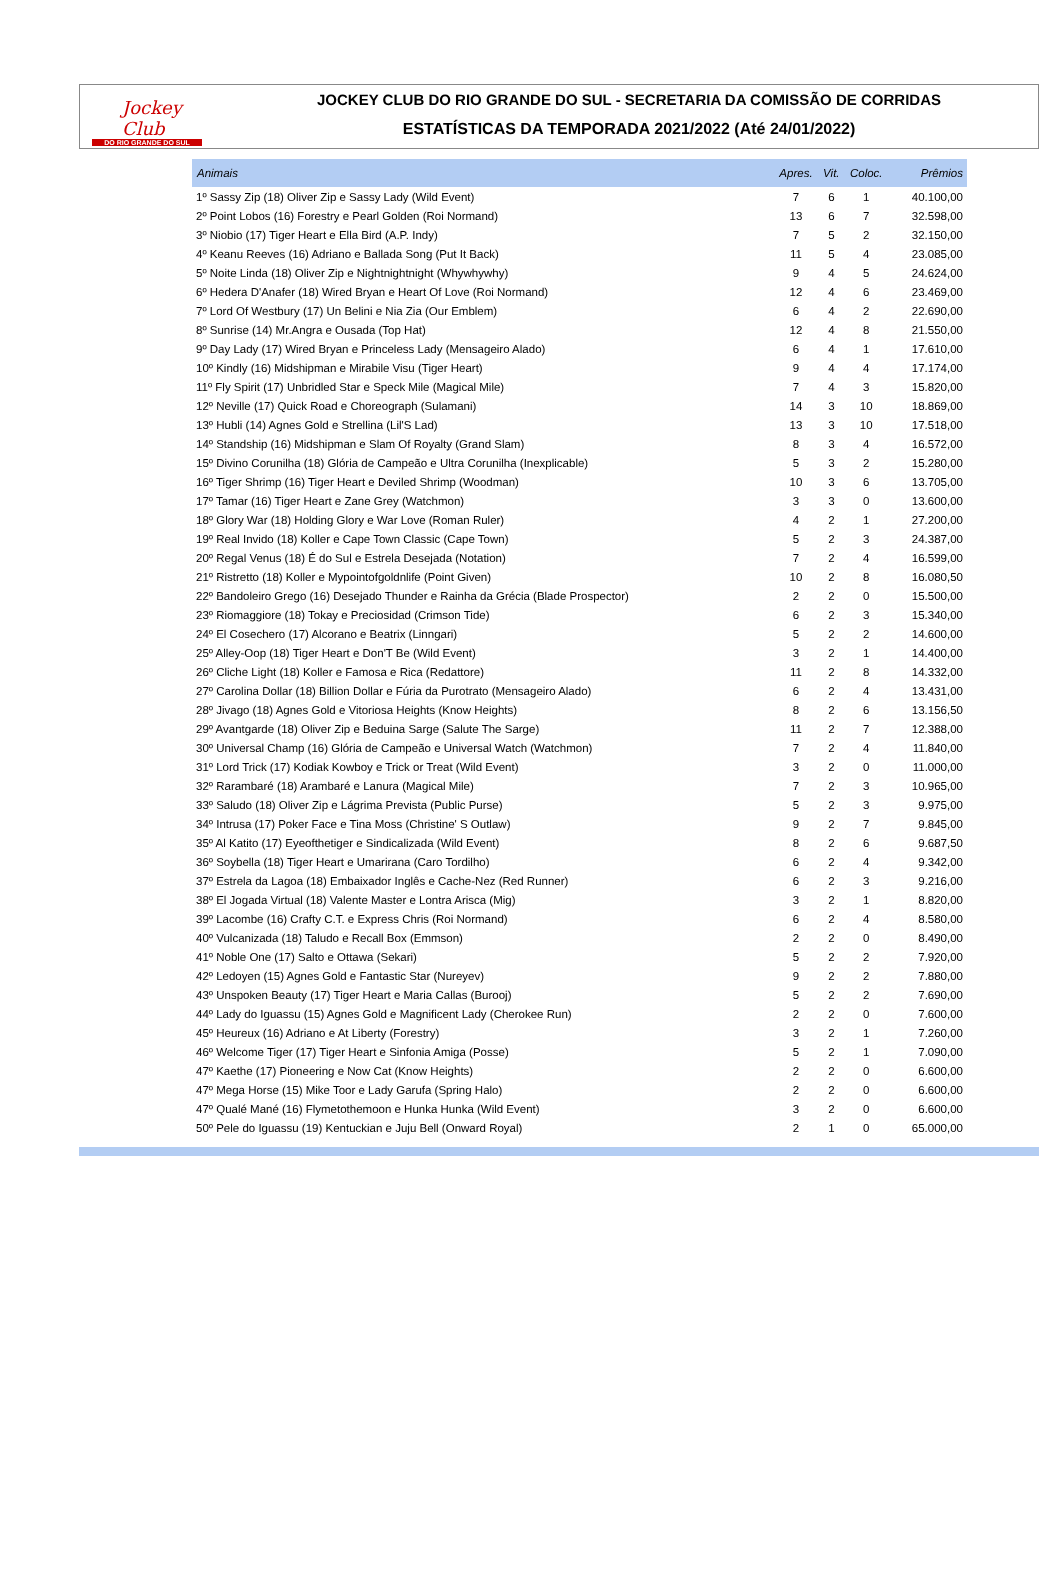Jockey Club
DO RIO GRANDE DO SUL
JOCKEY CLUB DO RIO GRANDE DO SUL - SECRETARIA DA COMISSÃO DE CORRIDAS
ESTATÍSTICAS DA TEMPORADA 2021/2022 (Até 24/01/2022)
| Animais | Apres. | Vit. | Coloc. | Prêmios |
| --- | --- | --- | --- | --- |
| 1º Sassy Zip (18) Oliver Zip e Sassy Lady (Wild Event) | 7 | 6 | 1 | 40.100,00 |
| 2º Point Lobos (16) Forestry e Pearl Golden (Roi Normand) | 13 | 6 | 7 | 32.598,00 |
| 3º Niobio (17) Tiger Heart e Ella Bird (A.P. Indy) | 7 | 5 | 2 | 32.150,00 |
| 4º Keanu Reeves (16) Adriano e Ballada Song (Put It Back) | 11 | 5 | 4 | 23.085,00 |
| 5º Noite Linda (18) Oliver Zip e Nightnightnight (Whywhywhy) | 9 | 4 | 5 | 24.624,00 |
| 6º Hedera D'Anafer (18) Wired Bryan e Heart Of Love (Roi Normand) | 12 | 4 | 6 | 23.469,00 |
| 7º Lord Of Westbury (17) Un Belini e Nia Zia (Our Emblem) | 6 | 4 | 2 | 22.690,00 |
| 8º Sunrise (14) Mr.Angra e Ousada (Top Hat) | 12 | 4 | 8 | 21.550,00 |
| 9º Day Lady (17) Wired Bryan e Princeless Lady (Mensageiro Alado) | 6 | 4 | 1 | 17.610,00 |
| 10º Kindly (16) Midshipman e Mirabile Visu (Tiger Heart) | 9 | 4 | 4 | 17.174,00 |
| 11º Fly Spirit (17) Unbridled Star e Speck Mile (Magical Mile) | 7 | 4 | 3 | 15.820,00 |
| 12º Neville (17) Quick Road e Choreograph (Sulamani) | 14 | 3 | 10 | 18.869,00 |
| 13º Hubli (14) Agnes Gold e Strellina (Lil'S Lad) | 13 | 3 | 10 | 17.518,00 |
| 14º Standship (16) Midshipman e Slam Of Royalty (Grand Slam) | 8 | 3 | 4 | 16.572,00 |
| 15º Divino Corunilha (18) Glória de Campeão e Ultra Corunilha (Inexplicable) | 5 | 3 | 2 | 15.280,00 |
| 16º Tiger Shrimp (16) Tiger Heart e Deviled Shrimp (Woodman) | 10 | 3 | 6 | 13.705,00 |
| 17º Tamar (16) Tiger Heart e Zane Grey (Watchmon) | 3 | 3 | 0 | 13.600,00 |
| 18º Glory War (18) Holding Glory e War Love (Roman Ruler) | 4 | 2 | 1 | 27.200,00 |
| 19º Real Invido (18) Koller e Cape Town Classic (Cape Town) | 5 | 2 | 3 | 24.387,00 |
| 20º Regal Venus (18) É do Sul e Estrela Desejada (Notation) | 7 | 2 | 4 | 16.599,00 |
| 21º Ristretto (18) Koller e Mypointofgoldnlife (Point Given) | 10 | 2 | 8 | 16.080,50 |
| 22º Bandoleiro Grego (16) Desejado Thunder e Rainha da Grécia (Blade Prospector) | 2 | 2 | 0 | 15.500,00 |
| 23º Riomaggiore (18) Tokay e Preciosidad (Crimson Tide) | 6 | 2 | 3 | 15.340,00 |
| 24º El Cosechero (17) Alcorano e Beatrix (Linngari) | 5 | 2 | 2 | 14.600,00 |
| 25º Alley-Oop (18) Tiger Heart e Don'T Be (Wild Event) | 3 | 2 | 1 | 14.400,00 |
| 26º Cliche Light (18) Koller e Famosa e Rica (Redattore) | 11 | 2 | 8 | 14.332,00 |
| 27º Carolina Dollar (18) Billion Dollar e Fúria da Purotrato (Mensageiro Alado) | 6 | 2 | 4 | 13.431,00 |
| 28º Jivago (18) Agnes Gold e Vitoriosa Heights (Know Heights) | 8 | 2 | 6 | 13.156,50 |
| 29º Avantgarde (18) Oliver Zip e Beduina Sarge (Salute The Sarge) | 11 | 2 | 7 | 12.388,00 |
| 30º Universal Champ (16) Glória de Campeão e Universal Watch (Watchmon) | 7 | 2 | 4 | 11.840,00 |
| 31º Lord Trick (17) Kodiak Kowboy e Trick or Treat (Wild Event) | 3 | 2 | 0 | 11.000,00 |
| 32º Rarambaré (18) Arambaré e Lanura (Magical Mile) | 7 | 2 | 3 | 10.965,00 |
| 33º Saludo (18) Oliver Zip e Lágrima Prevista (Public Purse) | 5 | 2 | 3 | 9.975,00 |
| 34º Intrusa (17) Poker Face e Tina Moss (Christine' S Outlaw) | 9 | 2 | 7 | 9.845,00 |
| 35º Al Katito (17) Eyeofthetiger e Sindicalizada (Wild Event) | 8 | 2 | 6 | 9.687,50 |
| 36º Soybella (18) Tiger Heart e Umarirana (Caro Tordilho) | 6 | 2 | 4 | 9.342,00 |
| 37º Estrela da Lagoa (18) Embaixador Inglês e Cache-Nez (Red Runner) | 6 | 2 | 3 | 9.216,00 |
| 38º El Jogada Virtual (18) Valente Master e Lontra Arisca (Mig) | 3 | 2 | 1 | 8.820,00 |
| 39º Lacombe (16) Crafty C.T. e Express Chris (Roi Normand) | 6 | 2 | 4 | 8.580,00 |
| 40º Vulcanizada (18) Taludo e Recall Box (Emmson) | 2 | 2 | 0 | 8.490,00 |
| 41º Noble One (17) Salto e Ottawa (Sekari) | 5 | 2 | 2 | 7.920,00 |
| 42º Ledoyen (15) Agnes Gold e Fantastic Star (Nureyev) | 9 | 2 | 2 | 7.880,00 |
| 43º Unspoken Beauty (17) Tiger Heart e Maria Callas (Burooj) | 5 | 2 | 2 | 7.690,00 |
| 44º Lady do Iguassu (15) Agnes Gold e Magnificent Lady (Cherokee Run) | 2 | 2 | 0 | 7.600,00 |
| 45º Heureux (16) Adriano e At Liberty (Forestry) | 3 | 2 | 1 | 7.260,00 |
| 46º Welcome Tiger (17) Tiger Heart e Sinfonia Amiga (Posse) | 5 | 2 | 1 | 7.090,00 |
| 47º Kaethe (17) Pioneering e Now Cat (Know Heights) | 2 | 2 | 0 | 6.600,00 |
| 47º Mega Horse (15) Mike Toor e Lady Garufa (Spring Halo) | 2 | 2 | 0 | 6.600,00 |
| 47º Qualé Mané (16) Flymetothemoon e Hunka Hunka (Wild Event) | 3 | 2 | 0 | 6.600,00 |
| 50º Pele do Iguassu (19) Kentuckian e Juju Bell (Onward Royal) | 2 | 1 | 0 | 65.000,00 |